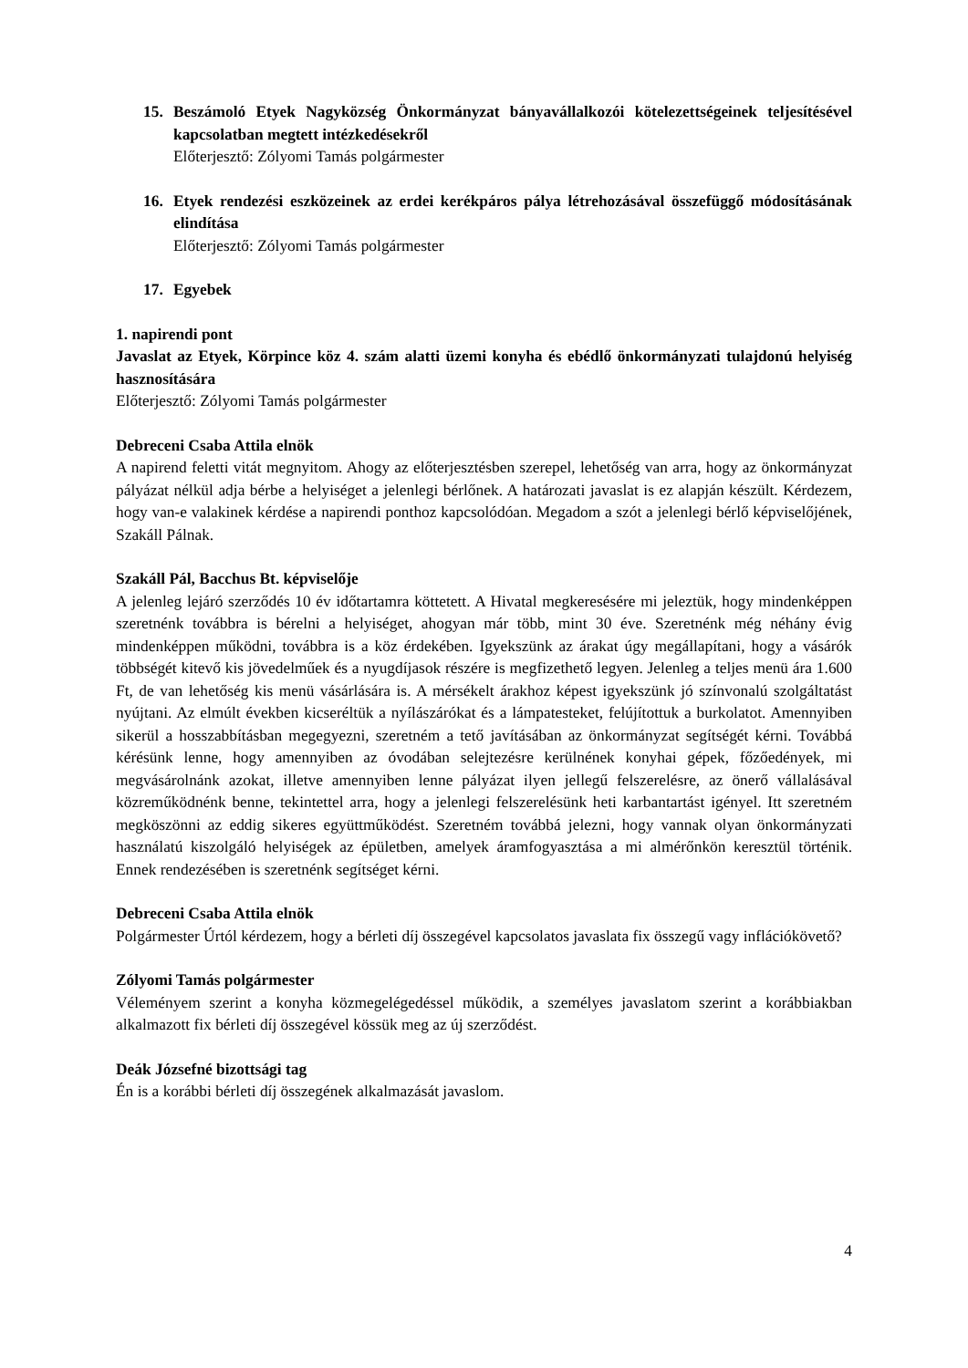15. Beszámoló Etyek Nagyközség Önkormányzat bányavállalkozói kötelezettségeinek teljesítésével kapcsolatban megtett intézkedésekről
Előterjesztő: Zólyomi Tamás polgármester
16. Etyek rendezési eszközeinek az erdei kerékpáros pálya létrehozásával összefüggő módosításának elindítása
Előterjesztő: Zólyomi Tamás polgármester
17. Egyebek
1. napirendi pont
Javaslat az Etyek, Körpince köz 4. szám alatti üzemi konyha és ebédlő önkormányzati tulajdonú helyiség hasznosítására
Előterjesztő: Zólyomi Tamás polgármester
Debreceni Csaba Attila elnök
A napirend feletti vitát megnyitom. Ahogy az előterjesztésben szerepel, lehetőség van arra, hogy az önkormányzat pályázat nélkül adja bérbe a helyiséget a jelenlegi bérlőnek. A határozati javaslat is ez alapján készült. Kérdezem, hogy van-e valakinek kérdése a napirendi ponthoz kapcsolódóan. Megadom a szót a jelenlegi bérlő képviselőjének, Szakáll Pálnak.
Szakáll Pál, Bacchus Bt. képviselője
A jelenleg lejáró szerződés 10 év időtartamra köttetett. A Hivatal megkeresésére mi jeleztük, hogy mindenképpen szeretnénk továbbra is bérelni a helyiséget, ahogyan már több, mint 30 éve. Szeretnénk még néhány évig mindenképpen működni, továbbra is a köz érdekében. Igyekszünk az árakat úgy megállapítani, hogy a vásárók többségét kitevő kis jövedelműek és a nyugdíjasok részére is megfizethető legyen. Jelenleg a teljes menü ára 1.600 Ft, de van lehetőség kis menü vásárlására is. A mérsékelt árakhoz képest igyekszünk jó színvonalú szolgáltatást nyújtani. Az elmúlt években kicseréltük a nyílászárókat és a lámpatesteket, felújítottuk a burkolatot. Amennyiben sikerül a hosszabbításban megegyezni, szeretném a tető javításában az önkormányzat segítségét kérni. Továbbá kérésünk lenne, hogy amennyiben az óvodában selejtezésre kerülnének konyhai gépek, főzőedények, mi megvásárolnánk azokat, illetve amennyiben lenne pályázat ilyen jellegű felszerelésre, az önerő vállalásával közreműködnénk benne, tekintettel arra, hogy a jelenlegi felszerelésünk heti karbantartást igényel. Itt szeretném megköszönni az eddig sikeres együttműködést. Szeretném továbbá jelezni, hogy vannak olyan önkormányzati használatú kiszolgáló helyiségek az épületben, amelyek áramfogyasztása a mi almérőnkön keresztül történik. Ennek rendezésében is szeretnénk segítséget kérni.
Debreceni Csaba Attila elnök
Polgármester Úrtól kérdezem, hogy a bérleti díj összegével kapcsolatos javaslata fix összegű vagy inflációkövető?
Zólyomi Tamás polgármester
Véleményem szerint a konyha közmegelégedéssel működik, a személyes javaslatom szerint a korábbiakban alkalmazott fix bérleti díj összegével kössük meg az új szerződést.
Deák Józsefné bizottsági tag
Én is a korábbi bérleti díj összegének alkalmazását javaslom.
4